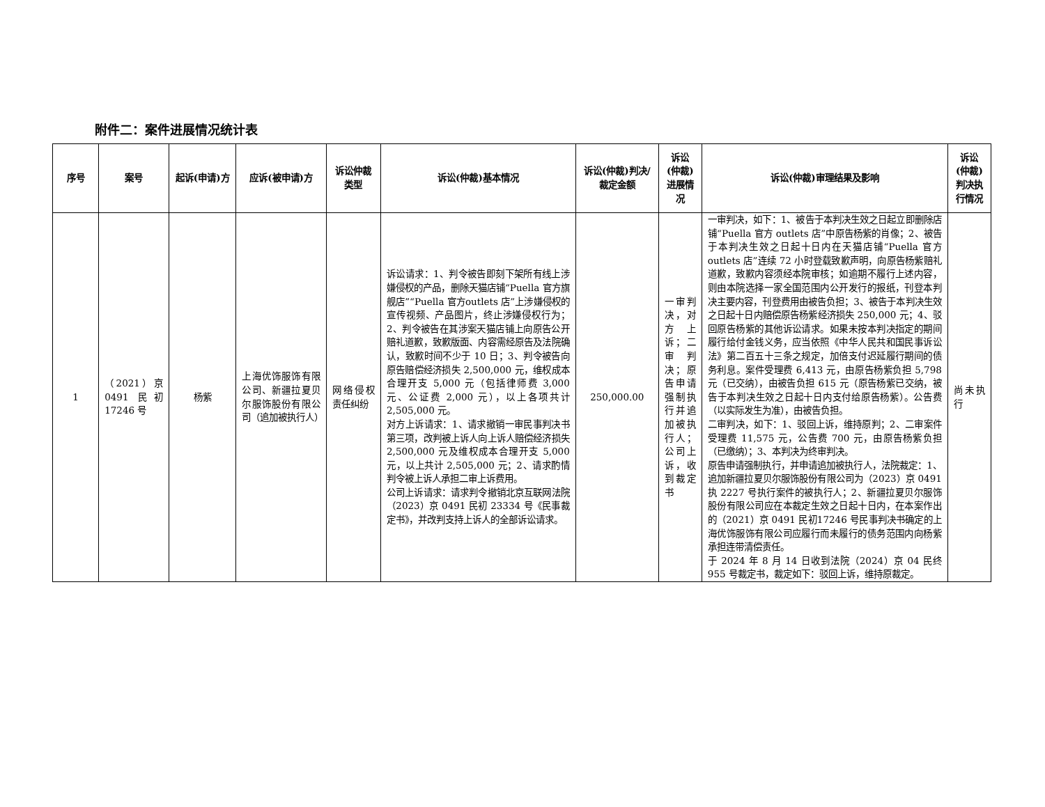附件二：案件进展情况统计表
| 序号 | 案号 | 起诉(申请)方 | 应诉(被申请)方 | 诉讼仲裁类型 | 诉讼(仲裁)基本情况 | 诉讼(仲裁)判决/裁定金额 | 诉讼(仲裁)进展情况 | 诉讼(仲裁)审理结果及影响 | 诉讼(仲裁)判决执行情况 |
| --- | --- | --- | --- | --- | --- | --- | --- | --- | --- |
| 1 | （2021）京0491 民初17246 号 | 杨紫 | 上海优饰服饰有限公司、新疆拉夏贝尔服饰股份有限公司（追加被执行人） | 网络侵权责任纠纷 | 诉讼请求：1、判令被告即刻下架所有线上涉嫌侵权的产品，删除天猫店铺“Puella 官方旗舰店”“Puella 官方outlets 店”上涉嫌侵权的宣传视频、产品图片，终止涉嫌侵权行为；2、判令被告在其涉案天猫店铺上向原告公开赔礼道歉，致歉版面、内容需经原告及法院确认，致歉时间不少于 10 日；3、判令被告向原告赔偿经济损失 2,500,000 元，维权成本合理开支 5,000 元（包括律师费 3,000 元、公证费 2,000 元），以上各项共计 2,505,000 元。 对方上诉请求：1、请求撤销一审民事判决书第三项，改判被上诉人向上诉人赔偿经济损失 2,500,000 元及维权成本合理开支 5,000 元，以上共计 2,505,000 元；2、请求酌情判令被上诉人承担二审上诉费用。 公司上诉请求：请求判令撤销北京互联网法院（2023）京 0491 民初 23334 号《民事裁定书》，并改判支持上诉人的全部诉讼请求。 | 250,000.00 | 一审判决，对方上诉；二审判决；原告申请强制执行并追加被执行人；公司上诉，收到裁定书 | 一审判决，如下：1、被告于本判决生效之日起立即删除店铺“Puella 官方 outlets 店”中原告杨紫的肖像；2、被告于本判决生效之日起十日内在天猫店铺“Puella 官方 outlets 店”连续 72 小时登载致歉声明，向原告杨紫赔礼道歉，致歉内容须经本院审核；如逾期不履行上述内容，则由本院选择一家全国范围内公开发行的报纸，刊登本判决主要内容，刊登费用由被告负担；3、被告于本判决生效之日起十日内赔偿原告杨紫经济损失 250,000 元；4、驳回原告杨紫的其他诉讼请求。如果未按本判决指定的期间履行给付金钱义务，应当依照《中华人民共和国民事诉讼法》第二百五十三条之规定，加倍支付迟延履行期间的债务利息。案件受理费 6,413 元，由原告杨紫负担 5,798 元（已交纳），由被告负担 615 元（原告杨紫已交纳，被告于本判决生效之日起十日内支付给原告杨紫）。公告费（以实际发生为准），由被告负担。 二审判决，如下：1、驳回上诉，维持原判；2、二审案件受理费 11,575 元，公告费 700 元，由原告杨紫负担（已缴纳）；3、本判决为终审判决。 原告申请强制执行，并申请追加被执行人，法院裁定：1、追加新疆拉夏贝尔服饰股份有限公司为（2023）京 0491 执 2227 号执行案件的被执行人；2、新疆拉夏贝尔服饰股份有限公司应在本裁定生效之日起十日内，在本案作出的（2021）京 0491 民初17246 号民事判决书确定的上海优饰服饰有限公司应履行而未履行的债务范围内向杨紫承担连带清偿责任。 于 2024 年 8 月 14 日收到法院（2024）京 04 民终955 号裁定书，裁定如下：驳回上诉，维持原裁定。 | 尚未执行 |